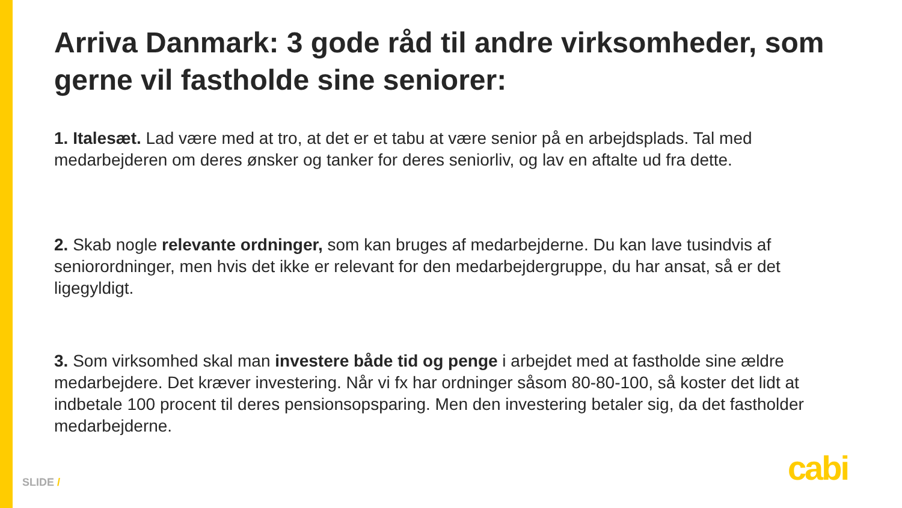Arriva Danmark: 3 gode råd til andre virksomheder, som gerne vil fastholde sine seniorer:
1. Italesæt. Lad være med at tro, at det er et tabu at være senior på en arbejdsplads. Tal med medarbejderen om deres ønsker og tanker for deres seniorliv, og lav en aftalte ud fra dette.
2. Skab nogle relevante ordninger, som kan bruges af medarbejderne. Du kan lave tusindvis af seniorordninger, men hvis det ikke er relevant for den medarbejdergruppe, du har ansat, så er det ligegyldigt.
3. Som virksomhed skal man investere både tid og penge i arbejdet med at fastholde sine ældre medarbejdere. Det kræver investering. Når vi fx har ordninger såsom 80-80-100, så koster det lidt at indbetale 100 procent til deres pensionsopsparing. Men den investering betaler sig, da det fastholder medarbejderne.
SLIDE / cabi